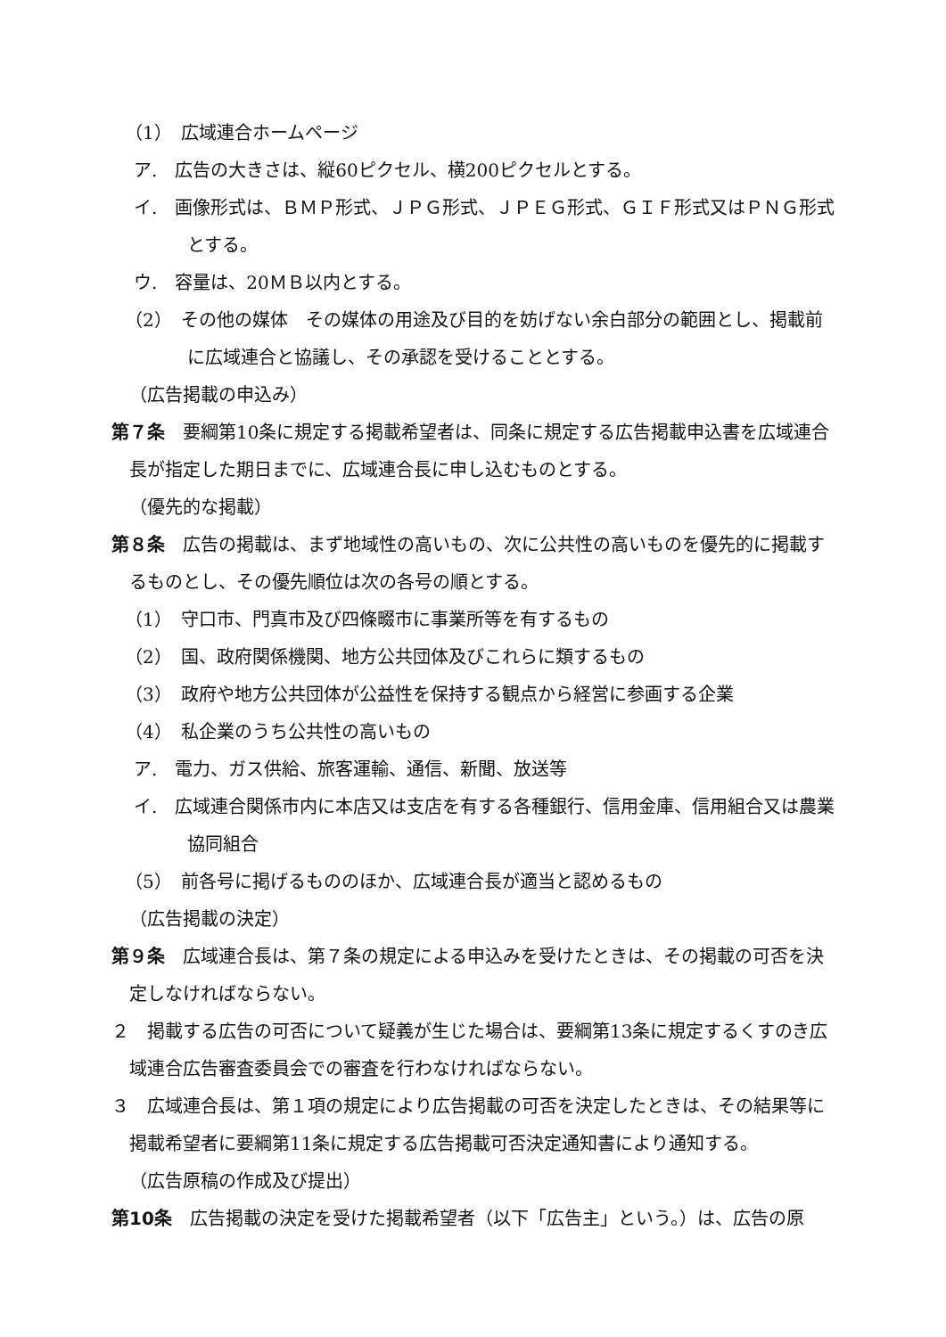（1）　広域連合ホームページ
ア.　広告の大きさは、縦60ピクセル、横200ピクセルとする。
イ.　画像形式は、ＢＭＰ形式、ＪＰＧ形式、ＪＰＥＧ形式、ＧＩＦ形式又はＰＮＧ形式とする。
ウ.　容量は、20ＭＢ以内とする。
（2）　その他の媒体　その媒体の用途及び目的を妨げない余白部分の範囲とし、掲載前に広域連合と協議し、その承認を受けることとする。
（広告掲載の申込み）
第７条　要綱第10条に規定する掲載希望者は、同条に規定する広告掲載申込書を広域連合長が指定した期日までに、広域連合長に申し込むものとする。
（優先的な掲載）
第８条　広告の掲載は、まず地域性の高いもの、次に公共性の高いものを優先的に掲載するものとし、その優先順位は次の各号の順とする。
（1）　守口市、門真市及び四條畷市に事業所等を有するもの
（2）　国、政府関係機関、地方公共団体及びこれらに類するもの
（3）　政府や地方公共団体が公益性を保持する観点から経営に参画する企業
（4）　私企業のうち公共性の高いもの
ア.　電力、ガス供給、旅客運輸、通信、新聞、放送等
イ.　広域連合関係市内に本店又は支店を有する各種銀行、信用金庫、信用組合又は農業協同組合
（5）　前各号に掲げるもののほか、広域連合長が適当と認めるもの
（広告掲載の決定）
第９条　広域連合長は、第７条の規定による申込みを受けたときは、その掲載の可否を決定しなければならない。
２　掲載する広告の可否について疑義が生じた場合は、要綱第13条に規定するくすのき広域連合広告審査委員会での審査を行わなければならない。
３　広域連合長は、第１項の規定により広告掲載の可否を決定したときは、その結果等に掲載希望者に要綱第11条に規定する広告掲載可否決定通知書により通知する。
（広告原稿の作成及び提出）
第10条　広告掲載の決定を受けた掲載希望者（以下「広告主」という。）は、広告の原